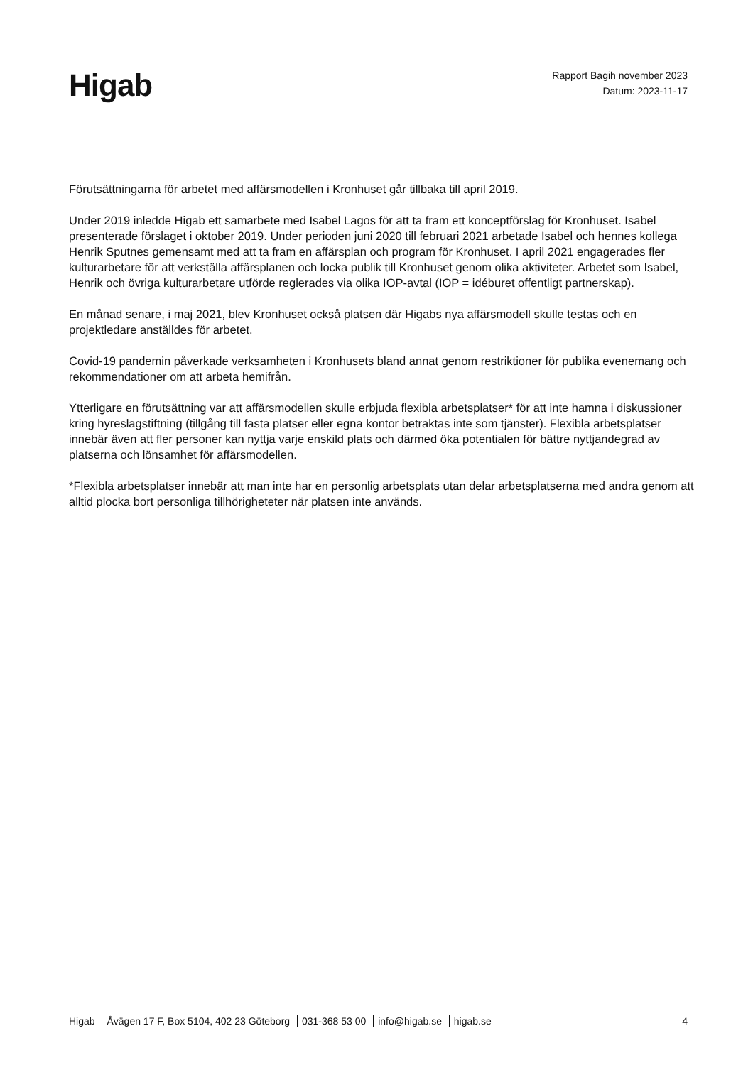Higab
Rapport Bagih november 2023
Datum: 2023-11-17
Förutsättningarna för arbetet med affärsmodellen i Kronhuset går tillbaka till april 2019.
Under 2019 inledde Higab ett samarbete med Isabel Lagos för att ta fram ett konceptförslag för Kronhuset. Isabel presenterade förslaget i oktober 2019. Under perioden juni 2020 till februari 2021 arbetade Isabel och hennes kollega Henrik Sputnes gemensamt med att ta fram en affärsplan och program för Kronhuset. I april 2021 engagerades fler kulturarbetare för att verkställa affärsplanen och locka publik till Kronhuset genom olika aktiviteter. Arbetet som Isabel, Henrik och övriga kulturarbetare utförde reglerades via olika IOP-avtal (IOP = idéburet offentligt partnerskap).
En månad senare, i maj 2021, blev Kronhuset också platsen där Higabs nya affärsmodell skulle testas och en projektledare anställdes för arbetet.
Covid-19 pandemin påverkade verksamheten i Kronhusets bland annat genom restriktioner för publika evenemang och rekommendationer om att arbeta hemifrån.
Ytterligare en förutsättning var att affärsmodellen skulle erbjuda flexibla arbetsplatser* för att inte hamna i diskussioner kring hyreslagstiftning (tillgång till fasta platser eller egna kontor betraktas inte som tjänster). Flexibla arbetsplatser innebär även att fler personer kan nyttja varje enskild plats och därmed öka potentialen för bättre nyttjandegrad av platserna och lönsamhet för affärsmodellen.
*Flexibla arbetsplatser innebär att man inte har en personlig arbetsplats utan delar arbetsplatserna med andra genom att alltid plocka bort personliga tillhörigheteter när platsen inte används.
Higab Åvägen 17 F, Box 5104, 402 23 Göteborg 031-368 53 00 info@higab.se higab.se
4